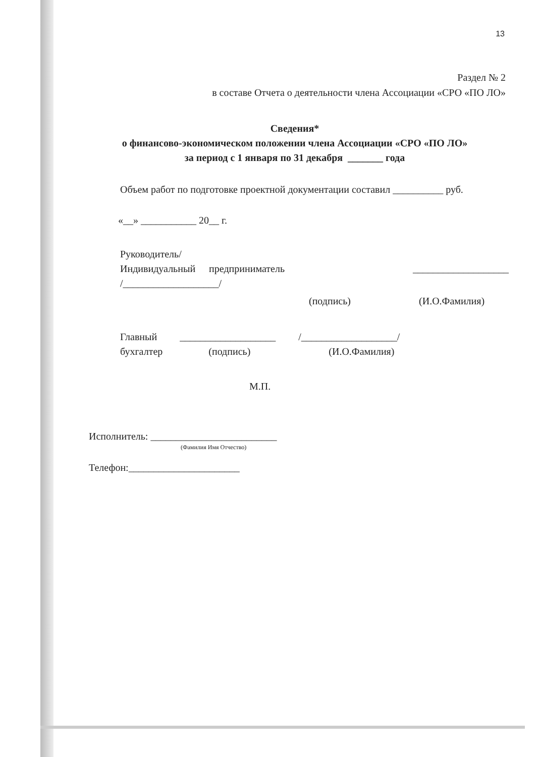13
Раздел № 2
в составе Отчета о деятельности члена Ассоциации «СРО «ПО ЛО»
Сведения*
о финансово-экономическом положении члена Ассоциации «СРО «ПО ЛО»
за период с 1 января по 31 декабря _______ года
Объем работ по подготовке проектной документации составил __________ руб.
«__» ___________ 20__ г.
Руководитель/
Индивидуальный предприниматель ___________________
/___________________/
(подпись) (И.О.Фамилия)
Главный ___________________ /___________________/
бухгалтер (подпись) (И.О.Фамилия)
М.П.
Исполнитель: _________________________
(Фамилия Имя Отчество)
Телефон:______________________